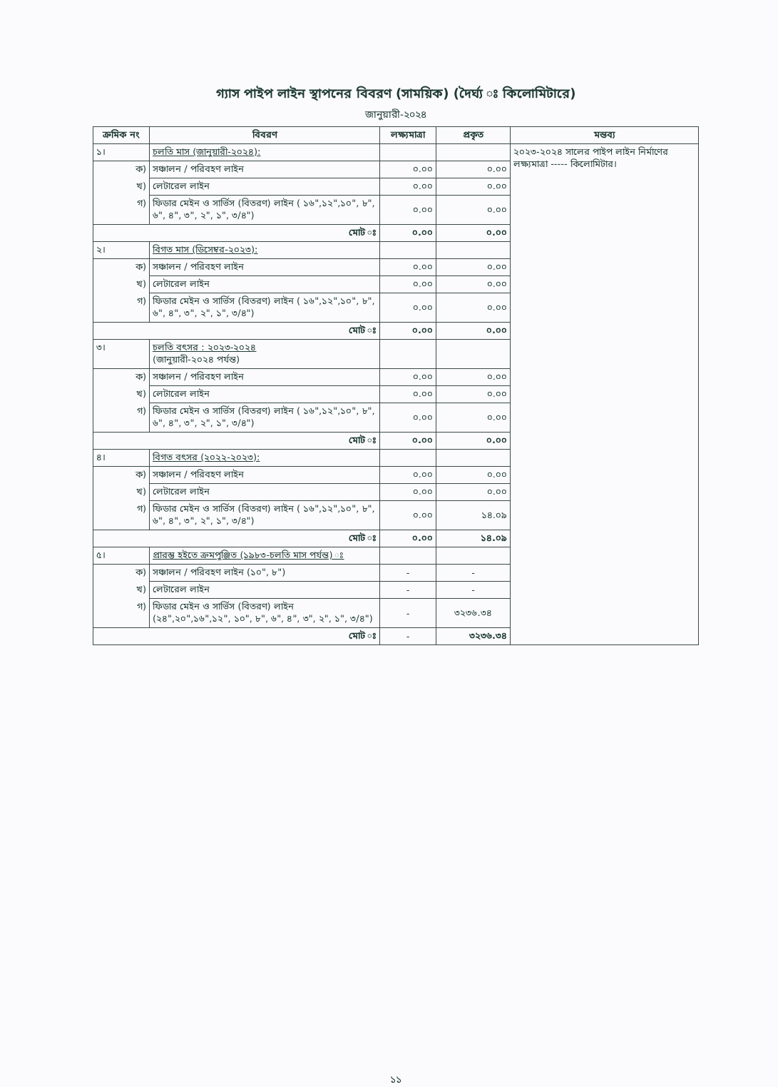গ্যাস পাইপ লাইন স্থাপনের বিবরণ (সাময়িক) (দৈর্ঘ্য ঃ কিলোমিটারে)
জানুয়ারী-২০২৪
| ক্রমিক নং | বিবরণ | লক্ষ্যমাত্রা | প্রকৃত | মন্তব্য |
| --- | --- | --- | --- | --- |
| ১। | চলতি মাস (জানুয়ারী-২০২৪): | | | ২০২৩-২০২৪ সালের পাইপ লাইন নির্মাণের লক্ষ্যমাত্রা ----- কিলোমিটার। |
| ক) | সঞ্চালন / পরিবহণ লাইন | ০.০০ | ০.০০ | |
| খ) | লেটারেল লাইন | ০.০০ | ০.০০ | |
| গ) | ফিডার মেইন ও সার্ভিস (বিতরণ) লাইন ( ১৬",১২",১০", ৮", ৬", ৪", ৩", ২", ১", ৩/৪") | ০.০০ | ০.০০ | |
| মোট ঃ | | ০.০০ | ০.০০ | |
| ২। | বিগত মাস (ডিসেম্বর-২০২৩): | | | |
| ক) | সঞ্চালন / পরিবহণ লাইন | ০.০০ | ০.০০ | |
| খ) | লেটারেল লাইন | ০.০০ | ০.০০ | |
| গ) | ফিডার মেইন ও সার্ভিস (বিতরণ) লাইন ( ১৬",১২",১০", ৮", ৬", ৪", ৩", ২", ১", ৩/৪") | ০.০০ | ০.০০ | |
| মোট ঃ | | ০.০০ | ০.০০ | |
| ৩। | চলতি বৎসর : ২০২৩-২০২৪ (জানুয়ারী-২০২৪ পর্যন্ত) | | | |
| ক) | সঞ্চালন / পরিবহণ লাইন | ০.০০ | ০.০০ | |
| খ) | লেটারেল লাইন | ০.০০ | ০.০০ | |
| গ) | ফিডার মেইন ও সার্ভিস (বিতরণ) লাইন ( ১৬",১২",১০", ৮", ৬", ৪", ৩", ২", ১", ৩/৪") | ০.০০ | ০.০০ | |
| মোট ঃ | | ০.০০ | ০.০০ | |
| ৪। | বিগত বৎসর (২০২২-২০২৩): | | | |
| ক) | সঞ্চালন / পরিবহণ লাইন | ০.০০ | ০.০০ | |
| খ) | লেটারেল লাইন | ০.০০ | ০.০০ | |
| গ) | ফিডার মেইন ও সার্ভিস (বিতরণ) লাইন ( ১৬",১২",১০", ৮", ৬", ৪", ৩", ২", ১", ৩/৪") | ০.০০ | ১৪.০৯ | |
| মোট ঃ | | ০.০০ | ১৪.০৯ | |
| ৫। | প্রারম্ভ হইতে ক্রমপুঞ্জিত (১৯৮৩-চলতি মাস পর্যন্ত) ঃ | | | |
| ক) | সঞ্চালন / পরিবহণ লাইন (১০", ৮") | - | - | |
| খ) | লেটারেল লাইন | - | - | |
| গ) | ফিডার মেইন ও সার্ভিস (বিতরণ) লাইন (২৪",২০",১৬",১২", ১০", ৮", ৬", ৪", ৩", ২", ১", ৩/৪") | - | ৩২৩৬.৩৪ | |
| মোট ঃ | | - | ৩২৩৬.৩৪ | |
১১